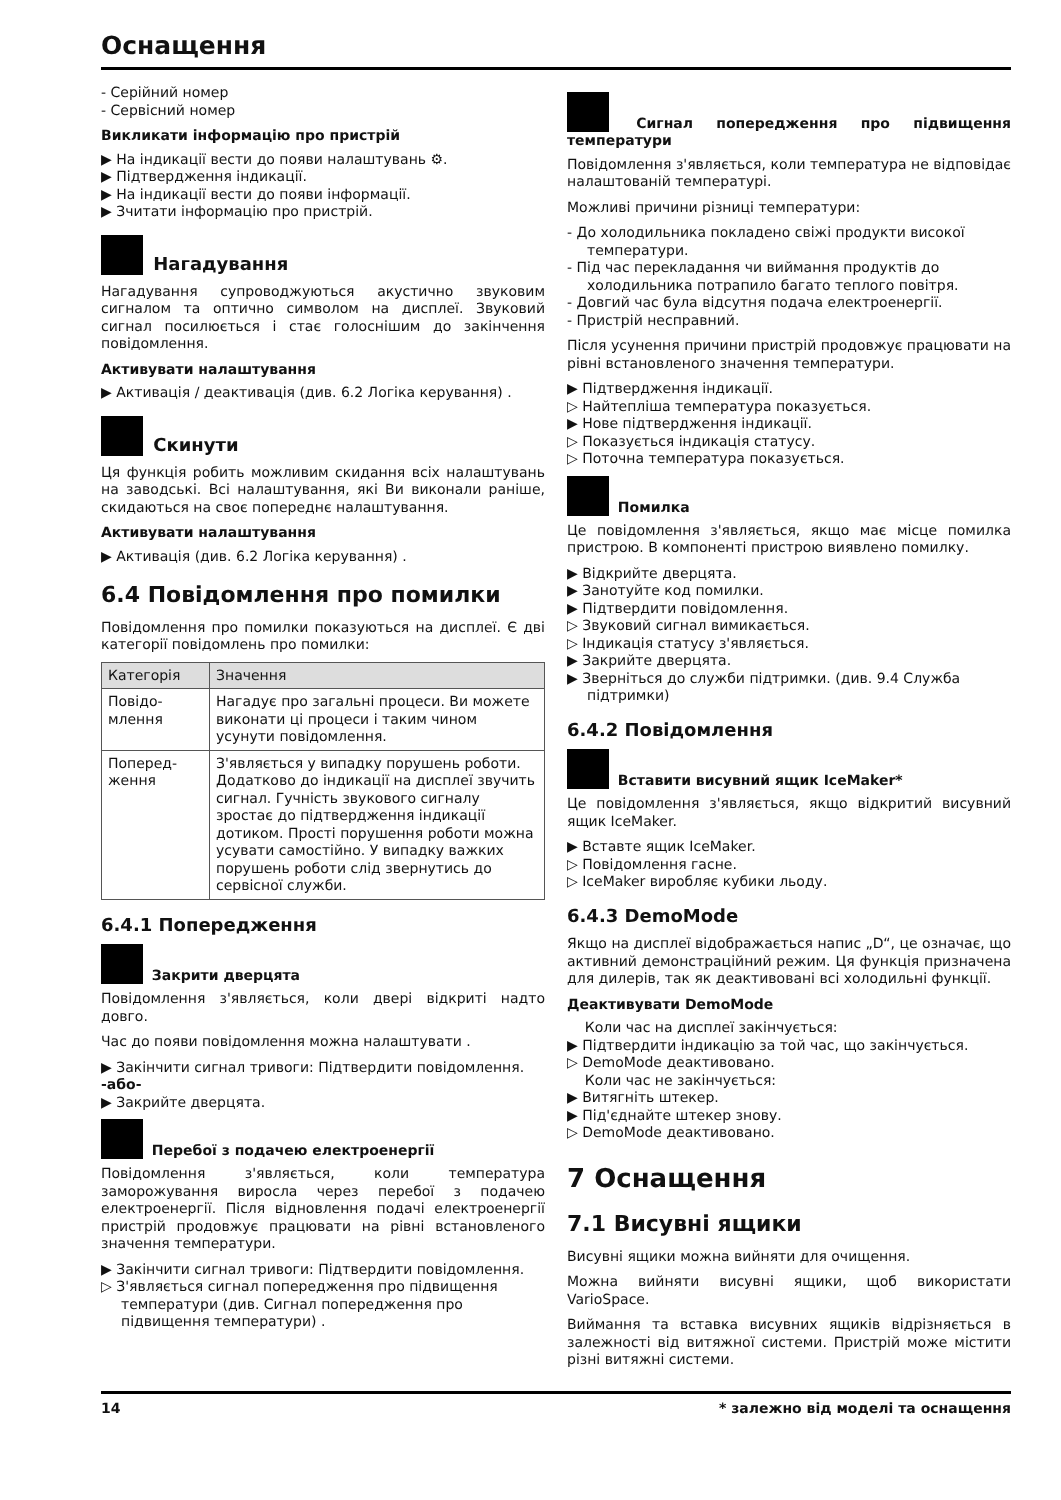Оснащення
- Серійний номер
- Сервісний номер
Викликати інформацію про пристрій
▶ На індикації вести до появи налаштувань ⚙.
▶ Підтвердження індикації.
▶ На індикації вести до появи інформації.
▶ Зчитати інформацію про пристрій.
Нагадування
Нагадування супроводжуються акустично звуковим сигналом та оптично символом на дисплеї. Звуковий сигнал посилюється і стає голоснішим до закінчення повідомлення.
Активувати налаштування
▶ Активація / деактивація (див. 6.2 Логіка керування) .
Скинути
Ця функція робить можливим скидання всіх налаштувань на заводські. Всі налаштування, які Ви виконали раніше, скидаються на своє попереднє налаштування.
Активувати налаштування
▶ Активація (див. 6.2 Логіка керування) .
6.4 Повідомлення про помилки
Повідомлення про помилки показуються на дисплеї. Є дві категорії повідомлень про помилки:
| Категорія | Значення |
| --- | --- |
| Повідо­млення | Нагадує про загальні процеси. Ви можете виконати ці процеси і таким чином усунути повідомлення. |
| Поперед­ження | З'являється у випадку порушень роботи. Додатково до індикації на дисплеї звучить сигнал. Гучність звукового сигналу зростає до підтвердження індикації дотиком. Прості порушення роботи можна усувати самостійно. У випадку важких порушень роботи слід звернутись до сервісної служби. |
6.4.1 Попередження
Закрити дверцята
Повідомлення з'являється, коли двері відкриті надто довго.
Час до появи повідомлення можна налаштувати .
▶ Закінчити сигнал тривоги: Підтвердити повідомлення.
-або-
▶ Закрийте дверцята.
Перебої з подачею електроенергії
Повідомлення з'являється, коли температура заморожування виросла через перебої з подачею електроенергії. Після відновлення подачі електроенергії пристрій продовжує працювати на рівні встановленого значення температури.
▶ Закінчити сигнал тривоги: Підтвердити повідомлення.
▷ З'являється сигнал попередження про підвищення температури (див. Сигнал попередження про підвищення температури) .
Сигнал попередження про підвищення температури
Повідомлення з'являється, коли температура не відповідає налаштованій температурі.
Можливі причини різниці температури:
- До холодильника покладено свіжі продукти високої температури.
- Під час перекладання чи виймання продуктів до холодильника потрапило багато теплого повітря.
- Довгий час була відсутня подача електроенергії.
- Пристрій несправний.
Після усунення причини пристрій продовжує працювати на рівні встановленого значення температури.
▶ Підтвердження індикації.
▷ Найтепліша температура показується.
▶ Нове підтвердження індикації.
▷ Показується індикація статусу.
▷ Поточна температура показується.
Помилка
Це повідомлення з'являється, якщо має місце помилка пристрою. В компоненті пристрою виявлено помилку.
▶ Відкрийте дверцята.
▶ Занотуйте код помилки.
▶ Підтвердити повідомлення.
▷ Звуковий сигнал вимикається.
▷ Індикація статусу з'являється.
▶ Закрийте дверцята.
▶ Зверніться до служби підтримки. (див. 9.4 Служба підтримки)
6.4.2 Повідомлення
Вставити висувний ящик IceMaker*
Це повідомлення з'являється, якщо відкритий висувний ящик IceMaker.
▶ Вставте ящик IceMaker.
▷ Повідомлення гасне.
▷ IceMaker виробляє кубики льоду.
6.4.3 DemoMode
Якщо на дисплеї відображається напис „D“, це означає, що активний демонстраційний режим. Ця функція призначена для дилерів, так як деактивовані всі холодильні функції.
Деактивувати DemoMode
Коли час на дисплеї закінчується:
▶ Підтвердити індикацію за той час, що закінчується.
▷ DemoMode деактивовано.
Коли час не закінчується:
▶ Витягніть штекер.
▶ Під'єднайте штекер знову.
▷ DemoMode деактивовано.
7 Оснащення
7.1 Висувні ящики
Висувні ящики можна вийняти для очищення.
Можна вийняти висувні ящики, щоб використати VarioSpace.
Виймання та вставка висувних ящиків відрізняється в залежності від витяжної системи. Пристрій може містити різні витяжні системи.
14 * залежно від моделі та оснащення